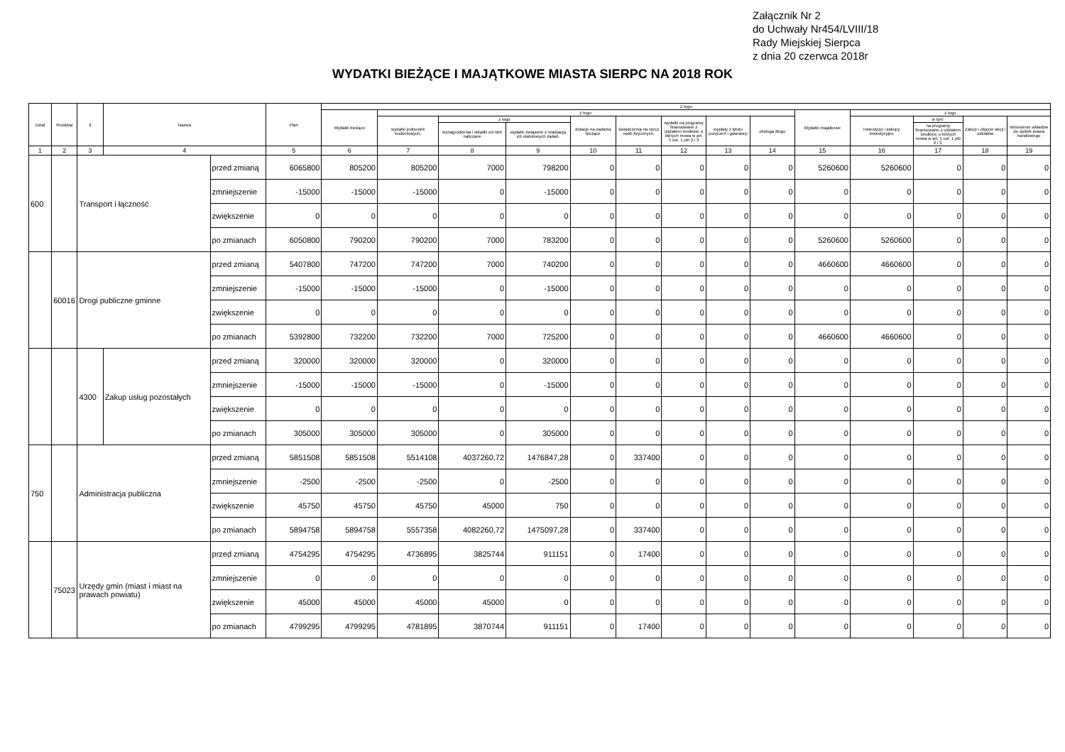Załącznik Nr 2
do Uchwały Nr454/LVIII/18
Rady Miejskiej Sierpca
z dnia 20 czerwca 2018r
WYDATKI BIEŻĄCE I MAJĄTKOWE MIASTA SIERPC NA 2018 ROK
| Dział | Rozdział | § | Nazwa | | Plan | Z tego | | | | | | | | | | | | | |
| --- | --- | --- | --- | --- | --- | --- | --- | --- | --- | --- | --- | --- | --- | --- | --- | --- | --- | --- | --- |
| | | | | | | Wydatki bieżące | z tego: | | | | | | | | Wydatki majątkowe | z tego | | | |
| | | | | | | | wydatki jednostek budżetowych, | z tego | | dotacje na zadania bieżące | świadczenia na rzecz osób fizycznych, | wydatki na programy finansowane z udziałem środków, o których mowa w art. 5 ust. 1 pkt 2 i 3 | wypłaty z tytułu poręczeń i gwarancji | obsługa długu | | inwestycje i zakupy inwestycyjne | w tym: | Zakup i objęcie akcji i udziałów | Wniesienie wkładów do spółek prawa handlowego |
| | | | | | | | | wynagrodzenia i składki od nich naliczane | wydatki związane z realizacją ich statutowych zadań, | | | | | | | | na programy finansowane z udziałem środków, o których mowa w art. 5 ust. 1 pkt 2 i 3, | | |
| 1 | 2 | 3 | 4 | | 5 | 6 | 7 | 8 | 9 | 10 | 11 | 12 | 13 | 14 | 15 | 16 | 17 | 18 | 19 |
| 600 | | Transport i łączność | | przed zmianą | 6065800 | 805200 | 805200 | 7000 | 798200 | 0 | 0 | 0 | 0 | 0 | 5260600 | 5260600 | 0 | 0 | 0 |
| | | | | zmniejszenie | -15000 | -15000 | -15000 | 0 | -15000 | 0 | 0 | 0 | 0 | 0 | 0 | 0 | 0 | 0 | 0 |
| | | | | zwiększenie | 0 | 0 | 0 | 0 | 0 | 0 | 0 | 0 | 0 | 0 | 0 | 0 | 0 | 0 | 0 |
| | | | | po zmianach | 6050800 | 790200 | 790200 | 7000 | 783200 | 0 | 0 | 0 | 0 | 0 | 5260600 | 5260600 | 0 | 0 | 0 |
| | 60016 | Drogi publiczne gminne | | przed zmianą | 5407800 | 747200 | 747200 | 7000 | 740200 | 0 | 0 | 0 | 0 | 0 | 4660600 | 4660600 | 0 | 0 | 0 |
| | | | | zmniejszenie | -15000 | -15000 | -15000 | 0 | -15000 | 0 | 0 | 0 | 0 | 0 | 0 | 0 | 0 | 0 | 0 |
| | | | | zwiększenie | 0 | 0 | 0 | 0 | 0 | 0 | 0 | 0 | 0 | 0 | 0 | 0 | 0 | 0 | 0 |
| | | | | po zmianach | 5392800 | 732200 | 732200 | 7000 | 725200 | 0 | 0 | 0 | 0 | 0 | 4660600 | 4660600 | 0 | 0 | 0 |
| | | 4300 | Zakup usług pozostałych | przed zmianą | 320000 | 320000 | 320000 | 0 | 320000 | 0 | 0 | 0 | 0 | 0 | 0 | 0 | 0 | 0 | 0 |
| | | | | zmniejszenie | -15000 | -15000 | -15000 | 0 | -15000 | 0 | 0 | 0 | 0 | 0 | 0 | 0 | 0 | 0 | 0 |
| | | | | zwiększenie | 0 | 0 | 0 | 0 | 0 | 0 | 0 | 0 | 0 | 0 | 0 | 0 | 0 | 0 | 0 |
| | | | | po zmianach | 305000 | 305000 | 305000 | 0 | 305000 | 0 | 0 | 0 | 0 | 0 | 0 | 0 | 0 | 0 | 0 |
| 750 | | Administracja publiczna | | przed zmianą | 5851508 | 5851508 | 5514108 | 4037260,72 | 1476847,28 | 0 | 337400 | 0 | 0 | 0 | 0 | 0 | 0 | 0 | 0 |
| | | | | zmniejszenie | -2500 | -2500 | -2500 | 0 | -2500 | 0 | 0 | 0 | 0 | 0 | 0 | 0 | 0 | 0 | 0 |
| | | | | zwiększenie | 45750 | 45750 | 45750 | 45000 | 750 | 0 | 0 | 0 | 0 | 0 | 0 | 0 | 0 | 0 | 0 |
| | | | | po zmianach | 5894758 | 5894758 | 5557358 | 4082260,72 | 1475097,28 | 0 | 337400 | 0 | 0 | 0 | 0 | 0 | 0 | 0 | 0 |
| | 75023 | Urzędy gmin (miast i miast na prawach powiatu) | | przed zmianą | 4754295 | 4754295 | 4736895 | 3825744 | 911151 | 0 | 17400 | 0 | 0 | 0 | 0 | 0 | 0 | 0 | 0 |
| | | | | zmniejszenie | 0 | 0 | 0 | 0 | 0 | 0 | 0 | 0 | 0 | 0 | 0 | 0 | 0 | 0 | 0 |
| | | | | zwiększenie | 45000 | 45000 | 45000 | 45000 | 0 | 0 | 0 | 0 | 0 | 0 | 0 | 0 | 0 | 0 | 0 |
| | | | | po zmianach | 4799295 | 4799295 | 4781895 | 3870744 | 911151 | 0 | 17400 | 0 | 0 | 0 | 0 | 0 | 0 | 0 | 0 |